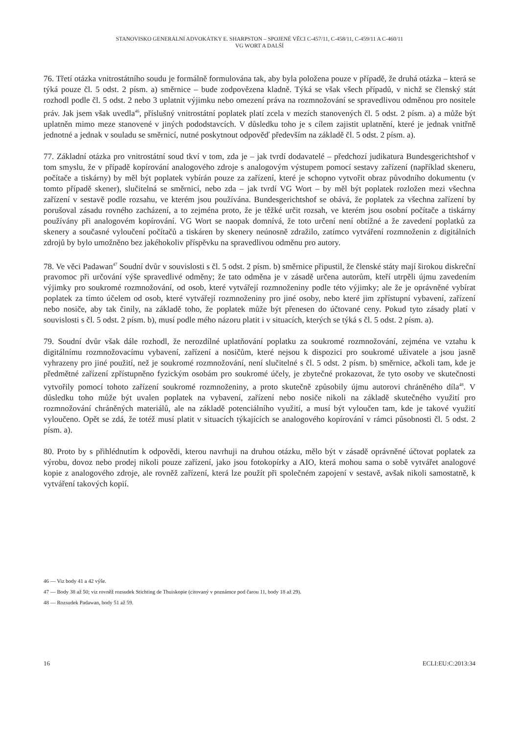STANOVISKO GENERÁLNÍ ADVOKÁTKY E. SHARPSTON – SPOJENÉ VĚCI C-457/11, C-458/11, C-459/11 A C-460/11
VG WORT A DALŠÍ
76. Třetí otázka vnitrostátního soudu je formálně formulována tak, aby byla položena pouze v případě, že druhá otázka – která se týká pouze čl. 5 odst. 2 písm. a) směrnice – bude zodpovězena kladně. Týká se však všech případů, v nichž se členský stát rozhodl podle čl. 5 odst. 2 nebo 3 uplatnit výjimku nebo omezení práva na rozmnožování se spravedlivou odměnou pro nositele práv. Jak jsem však uvedla<sup>46</sup>, příslušný vnitrostátní poplatek platí zcela v mezích stanovených čl. 5 odst. 2 písm. a) a může být uplatněn mimo meze stanovené v jiných pododstavcích. V důsledku toho je s cílem zajistit uplatnění, které je jednak vnitřně jednotné a jednak v souladu se směrnicí, nutné poskytnout odpověď především na základě čl. 5 odst. 2 písm. a).
77. Základní otázka pro vnitrostátní soud tkví v tom, zda je – jak tvrdí dodavatelé – předchozí judikatura Bundesgerichtshof v tom smyslu, že v případě kopírování analogového zdroje s analogovým výstupem pomocí sestavy zařízení (například skeneru, počítače a tiskárny) by měl být poplatek vybírán pouze za zařízení, které je schopno vytvořit obraz původního dokumentu (v tomto případě skener), slučitelná se směrnicí, nebo zda – jak tvrdí VG Wort – by měl být poplatek rozložen mezi všechna zařízení v sestavě podle rozsahu, ve kterém jsou používána. Bundesgerichtshof se obává, že poplatek za všechna zařízení by porušoval zásadu rovného zacházení, a to zejména proto, že je těžké určit rozsah, ve kterém jsou osobní počítače a tiskárny používány při analogovém kopírování. VG Wort se naopak domnívá, že toto určení není obtížné a že zavedení poplatků za skenery a současné vyloučení počítačů a tiskáren by skenery neúnosně zdražilo, zatímco vytváření rozmnoženin z digitálních zdrojů by bylo umožněno bez jakéhokoliv příspěvku na spravedlivou odměnu pro autory.
78. Ve věci Padawan<sup>47</sup> Soudní dvůr v souvislosti s čl. 5 odst. 2 písm. b) směrnice připustil, že členské státy mají širokou diskreční pravomoc při určování výše spravedlivé odměny; že tato odměna je v zásadě určena autorům, kteří utrpěli újmu zavedením výjimky pro soukromé rozmnožování, od osob, které vytvářejí rozmnoženiny podle této výjimky; ale že je oprávněné vybírat poplatek za tímto účelem od osob, které vytvářejí rozmnoženiny pro jiné osoby, nebo které jim zpřístupní vybavení, zařízení nebo nosiče, aby tak činily, na základě toho, že poplatek může být přenesen do účtované ceny. Pokud tyto zásady platí v souvislosti s čl. 5 odst. 2 písm. b), musí podle mého názoru platit i v situacích, kterých se týká s čl. 5 odst. 2 písm. a).
79. Soudní dvůr však dále rozhodl, že nerozdílné uplatňování poplatku za soukromé rozmnožování, zejména ve vztahu k digitálnímu rozmnožovacímu vybavení, zařízení a nosičům, které nejsou k dispozici pro soukromé uživatele a jsou jasně vyhrazeny pro jiné použití, než je soukromé rozmnožování, není slučitelné s čl. 5 odst. 2 písm. b) směrnice, ačkoli tam, kde je předmětné zařízení zpřístupněno fyzickým osobám pro soukromé účely, je zbytečné prokazovat, že tyto osoby ve skutečnosti vytvořily pomocí tohoto zařízení soukromé rozmnoženiny, a proto skutečně způsobily újmu autorovi chráněného díla<sup>48</sup>. V důsledku toho může být uvalen poplatek na vybavení, zařízení nebo nosiče nikoli na základě skutečného využití pro rozmnožování chráněných materiálů, ale na základě potenciálního využití, a musí být vyloučen tam, kde je takové využití vyloučeno. Opět se zdá, že totéž musí platit v situacích týkajících se analogového kopírování v rámci působnosti čl. 5 odst. 2 písm. a).
80. Proto by s přihlédnutím k odpovědi, kterou navrhuji na druhou otázku, mělo být v zásadě oprávněné účtovat poplatek za výrobu, dovoz nebo prodej nikoli pouze zařízení, jako jsou fotokopírky a AIO, která mohou sama o sobě vytvářet analogové kopie z analogového zdroje, ale rovněž zařízení, která lze použít při společném zapojení v sestavě, avšak nikoli samostatně, k vytváření takových kopií.
46 — Viz body 41 a 42 výše.
47 — Body 38 až 50; viz rovněž rozsudek Stichting de Thuiskopie (citovaný v poznámce pod čarou 11, body 18 až 29).
48 — Rozsudek Padawan, body 51 až 59.
16 ECLI:EU:C:2013:34